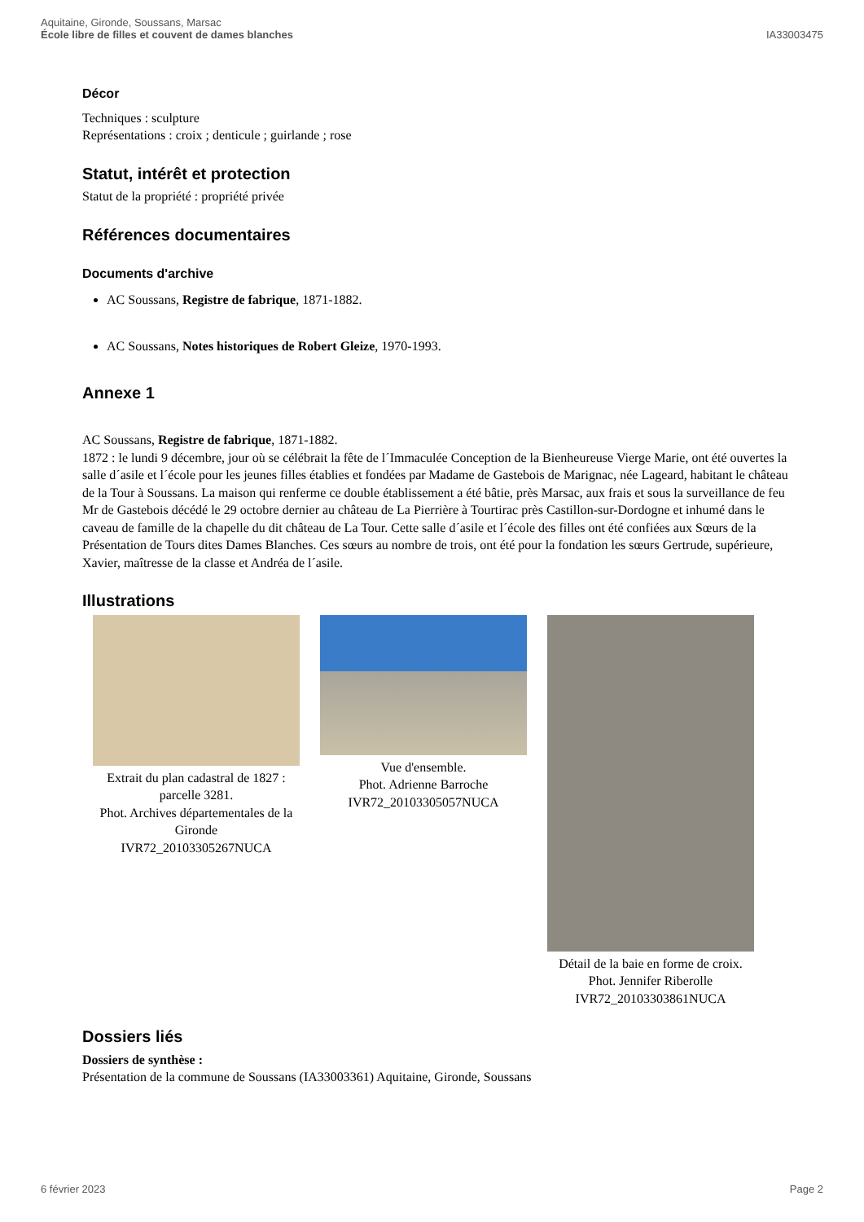Aquitaine, Gironde, Soussans, Marsac
École libre de filles et couvent de dames blanches
IA33003475
Décor
Techniques : sculpture
Représentations : croix ; denticule ; guirlande ; rose
Statut, intérêt et protection
Statut de la propriété : propriété privée
Références documentaires
Documents d'archive
AC Soussans, Registre de fabrique, 1871-1882.
AC Soussans, Notes historiques de Robert Gleize, 1970-1993.
Annexe 1
AC Soussans, Registre de fabrique, 1871-1882.
1872 : le lundi 9 décembre, jour où se célébrait la fête de l´Immaculée Conception de la Bienheureuse Vierge Marie, ont été ouvertes la salle d´asile et l´école pour les jeunes filles établies et fondées par Madame de Gastebois de Marignac, née Lageard, habitant le château de la Tour à Soussans. La maison qui renferme ce double établissement a été bâtie, près Marsac, aux frais et sous la surveillance de feu Mr de Gastebois décédé le 29 octobre dernier au château de La Pierrière à Tourtirac près Castillon-sur-Dordogne et inhumé dans le caveau de famille de la chapelle du dit château de La Tour. Cette salle d´asile et l´école des filles ont été confiées aux Sœurs de la Présentation de Tours dites Dames Blanches. Ces sœurs au nombre de trois, ont été pour la fondation les sœurs Gertrude, supérieure, Xavier, maîtresse de la classe et Andréa de l´asile.
Illustrations
Extrait du plan cadastral de 1827 : parcelle 3281.
Phot. Archives départementales de la Gironde
IVR72_20103305267NUCA
Vue d'ensemble.
Phot. Adrienne Barroche
IVR72_20103305057NUCA
Détail de la baie en forme de croix.
Phot. Jennifer Riberolle
IVR72_20103303861NUCA
Dossiers liés
Dossiers de synthèse :
Présentation de la commune de Soussans (IA33003361) Aquitaine, Gironde, Soussans
6 février 2023 Page 2